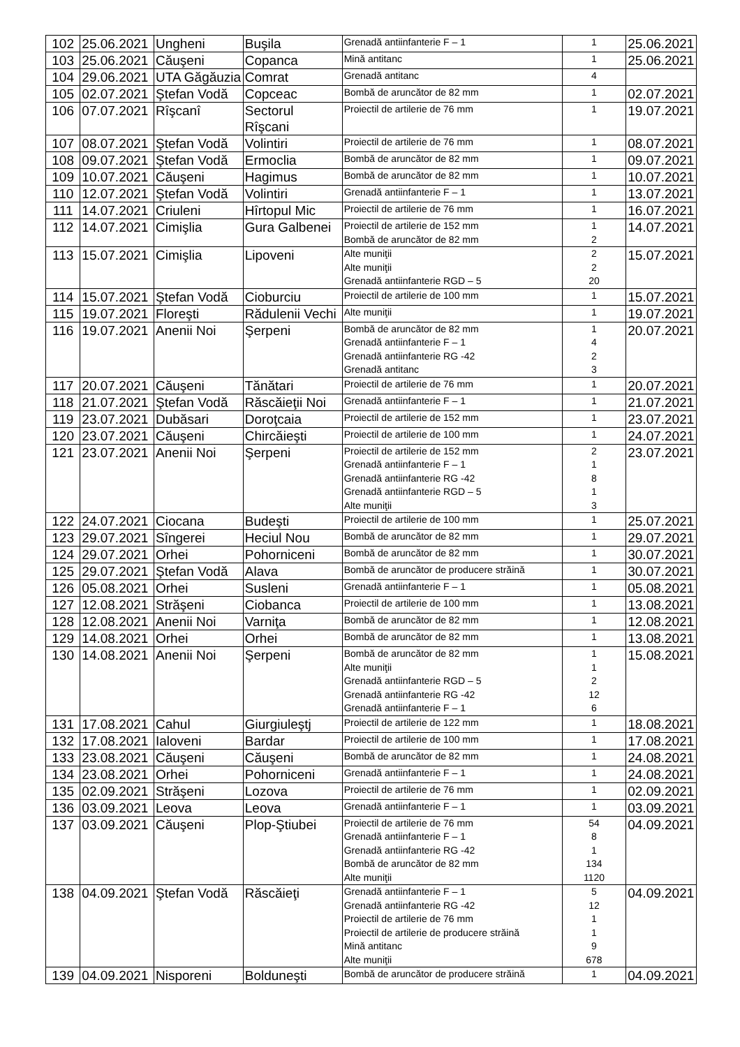| 102 | 25.06.2021 | Ungheni | Buşila | Grenadă antiinfanterie F – 1 | 1 | 25.06.2021 |
| 103 | 25.06.2021 | Căuşeni | Copanca | Mină antitanc | 1 | 25.06.2021 |
| 104 | 29.06.2021 | UTA Găgăuzia | Comrat | Grenadă antitanc | 4 | |
| 105 | 02.07.2021 | Ştefan Vodă | Copceac | Bombă de aruncător de 82 mm | 1 | 02.07.2021 |
| 106 | 07.07.2021 | Rîşcanî | Sectorul Rîşcani | Proiectil de artilerie de 76 mm | 1 | 19.07.2021 |
| 107 | 08.07.2021 | Ştefan Vodă | Volintiri | Proiectil de artilerie de 76 mm | 1 | 08.07.2021 |
| 108 | 09.07.2021 | Ştefan Vodă | Ermoclia | Bombă de aruncător de 82 mm | 1 | 09.07.2021 |
| 109 | 10.07.2021 | Căuşeni | Hagimus | Bombă de aruncător de 82 mm | 1 | 10.07.2021 |
| 110 | 12.07.2021 | Ştefan Vodă | Volintiri | Grenadă antiinfanterie F – 1 | 1 | 13.07.2021 |
| 111 | 14.07.2021 | Criuleni | Hîrtopul Mic | Proiectil de artilerie de 76 mm | 1 | 16.07.2021 |
| 112 | 14.07.2021 | Cimişlia | Gura Galbenei | Proiectil de artilerie de 152 mm Bombă de aruncător de 82 mm | 1 2 | 14.07.2021 |
| 113 | 15.07.2021 | Cimişlia | Lipoveni | Alte muniţii Alte muniţii Grenadă antiinfanterie RGD – 5 | 2 2 20 | 15.07.2021 |
| 114 | 15.07.2021 | Ştefan Vodă | Cioburciu | Proiectil de artilerie de 100 mm | 1 | 15.07.2021 |
| 115 | 19.07.2021 | Floreşti | Rădulenii Vechi | Alte muniţii | 1 | 19.07.2021 |
| 116 | 19.07.2021 | Anenii Noi | Şerpeni | Bombă de aruncător de 82 mm Grenadă antiinfanterie F – 1 Grenadă antiinfanterie RG -42 Grenadă antitanc | 1 4 2 3 | 20.07.2021 |
| 117 | 20.07.2021 | Căuşeni | Tănătari | Proiectil de artilerie de 76 mm | 1 | 20.07.2021 |
| 118 | 21.07.2021 | Ştefan Vodă | Răscăieţii Noi | Grenadă antiinfanterie F – 1 | 1 | 21.07.2021 |
| 119 | 23.07.2021 | Dubăsari | Doroţcaia | Proiectil de artilerie de 152 mm | 1 | 23.07.2021 |
| 120 | 23.07.2021 | Căuşeni | Chircăieşti | Proiectil de artilerie de 100 mm | 1 | 24.07.2021 |
| 121 | 23.07.2021 | Anenii Noi | Şerpeni | Proiectil de artilerie de 152 mm Grenadă antiinfanterie F – 1 Grenadă antiinfanterie RG -42 Grenadă antiinfanterie RGD – 5 Alte muniţii | 2 1 8 1 3 | 23.07.2021 |
| 122 | 24.07.2021 | Ciocana | Budeşti | Proiectil de artilerie de 100 mm | 1 | 25.07.2021 |
| 123 | 29.07.2021 | Sîngerei | Heciul Nou | Bombă de aruncător de 82 mm | 1 | 29.07.2021 |
| 124 | 29.07.2021 | Orhei | Pohorniceni | Bombă de aruncător de 82 mm | 1 | 30.07.2021 |
| 125 | 29.07.2021 | Ştefan Vodă | Alava | Bombă de aruncător de producere străină | 1 | 30.07.2021 |
| 126 | 05.08.2021 | Orhei | Susleni | Grenadă antiinfanterie F – 1 | 1 | 05.08.2021 |
| 127 | 12.08.2021 | Străşeni | Ciobanca | Proiectil de artilerie de 100 mm | 1 | 13.08.2021 |
| 128 | 12.08.2021 | Anenii Noi | Varniţa | Bombă de aruncător de 82 mm | 1 | 12.08.2021 |
| 129 | 14.08.2021 | Orhei | Orhei | Bombă de aruncător de 82 mm | 1 | 13.08.2021 |
| 130 | 14.08.2021 | Anenii Noi | Şerpeni | Bombă de aruncător de 82 mm Alte muniţii Grenadă antiinfanterie RGD – 5 Grenadă antiinfanterie RG -42 Grenadă antiinfanterie F – 1 | 1 1 2 12 6 | 15.08.2021 |
| 131 | 17.08.2021 | Cahul | Giurgiuleştj | Proiectil de artilerie de 122 mm | 1 | 18.08.2021 |
| 132 | 17.08.2021 | Ialoveni | Bardar | Proiectil de artilerie de 100 mm | 1 | 17.08.2021 |
| 133 | 23.08.2021 | Căuşeni | Căuşeni | Bombă de aruncător de 82 mm | 1 | 24.08.2021 |
| 134 | 23.08.2021 | Orhei | Pohorniceni | Grenadă antiinfanterie F – 1 | 1 | 24.08.2021 |
| 135 | 02.09.2021 | Străşeni | Lozova | Proiectil de artilerie de 76 mm | 1 | 02.09.2021 |
| 136 | 03.09.2021 | Leova | Leova | Grenadă antiinfanterie F – 1 | 1 | 03.09.2021 |
| 137 | 03.09.2021 | Căuşeni | Plop-Ştiubei | Proiectil de artilerie de 76 mm Grenadă antiinfanterie F – 1 Grenadă antiinfanterie RG -42 Bombă de aruncător de 82 mm Alte muniţii | 54 8 1 134 1120 | 04.09.2021 |
| 138 | 04.09.2021 | Ştefan Vodă | Răscăieţi | Grenadă antiinfanterie F – 1 Grenadă antiinfanterie RG -42 Proiectil de artilerie de 76 mm Proiectil de artilerie de producere străină Mină antitanc Alte muniţii | 5 12 1 1 9 678 | 04.09.2021 |
| 139 | 04.09.2021 | Nisporeni | Bolduneşti | Bombă de aruncător de producere străină | 1 | 04.09.2021 |